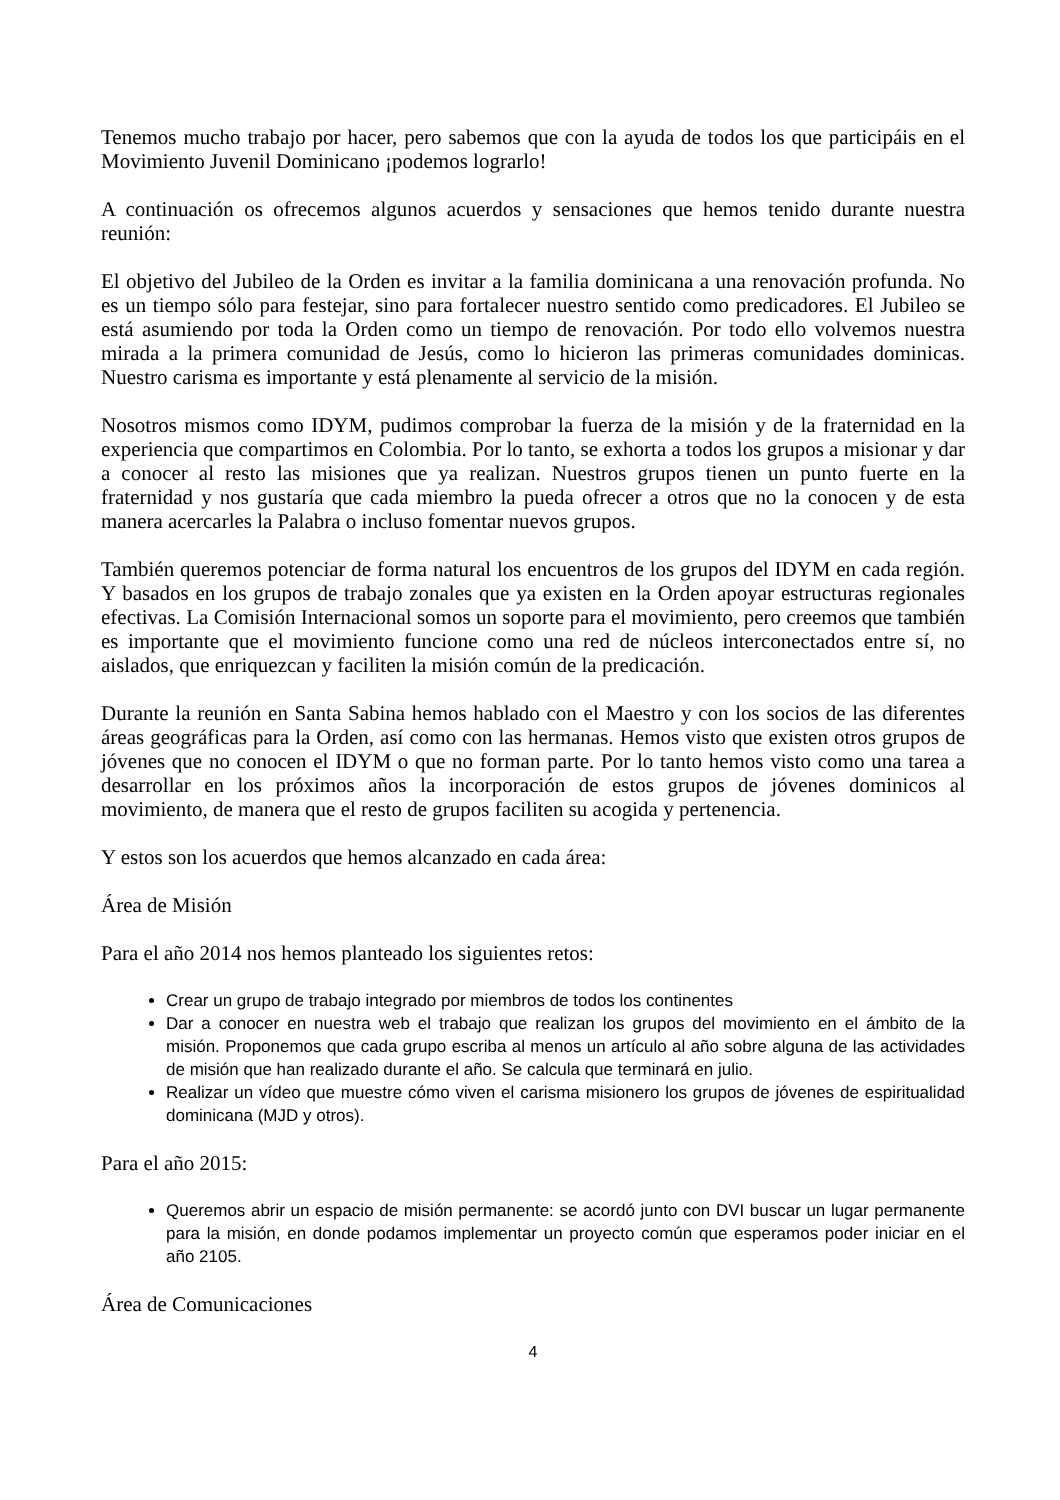Tenemos mucho trabajo por hacer, pero sabemos que con la ayuda de todos los que participáis en el Movimiento Juvenil Dominicano ¡podemos lograrlo!
A continuación os ofrecemos algunos acuerdos y sensaciones que hemos tenido durante nuestra reunión:
El objetivo del Jubileo de la Orden es invitar a la familia dominicana a una renovación profunda. No es un tiempo sólo para festejar, sino para fortalecer nuestro sentido como predicadores. El Jubileo se está asumiendo por toda la Orden como un tiempo de renovación. Por todo ello volvemos nuestra mirada a la primera comunidad de Jesús, como lo hicieron las primeras comunidades dominicas. Nuestro carisma es importante y está plenamente al servicio de la misión.
Nosotros mismos como IDYM, pudimos comprobar la fuerza de la misión y de la fraternidad en la experiencia que compartimos en Colombia. Por lo tanto, se exhorta a todos los grupos a misionar y dar a conocer al resto las misiones que ya realizan. Nuestros grupos tienen un punto fuerte en la fraternidad y nos gustaría que cada miembro la pueda ofrecer a otros que no la conocen y de esta manera acercarles la Palabra o incluso fomentar nuevos grupos.
También queremos potenciar de forma natural los encuentros de los grupos del IDYM en cada región. Y basados en los grupos de trabajo zonales que ya existen en la Orden apoyar estructuras regionales efectivas. La Comisión Internacional somos un soporte para el movimiento, pero creemos que también es importante que el movimiento funcione como una red de núcleos interconectados entre sí, no aislados, que enriquezcan y faciliten la misión común de la predicación.
Durante la reunión en Santa Sabina hemos hablado con el Maestro y con los socios de las diferentes áreas geográficas para la Orden, así como con las hermanas. Hemos visto que existen otros grupos de jóvenes que no conocen el IDYM o que no forman parte. Por lo tanto hemos visto como una tarea a desarrollar en los próximos años la incorporación de estos grupos de jóvenes dominicos al movimiento, de manera que el resto de grupos faciliten su acogida y pertenencia.
Y estos son los acuerdos que hemos alcanzado en cada área:
Área de Misión
Para el año 2014 nos hemos planteado los siguientes retos:
Crear un grupo de trabajo integrado por miembros de todos los continentes
Dar a conocer en nuestra web el trabajo que realizan los grupos del movimiento en el ámbito de la misión. Proponemos que cada grupo escriba al menos un artículo al año sobre alguna de las actividades de misión que han realizado durante el año. Se calcula que terminará en julio.
Realizar un vídeo que muestre cómo viven el carisma misionero los grupos de jóvenes de espiritualidad dominicana (MJD y otros).
Para el año 2015:
Queremos abrir un espacio de misión permanente: se acordó junto con DVI buscar un lugar permanente para la misión, en donde podamos implementar un proyecto común que esperamos poder iniciar en el año 2105.
Área de Comunicaciones
4